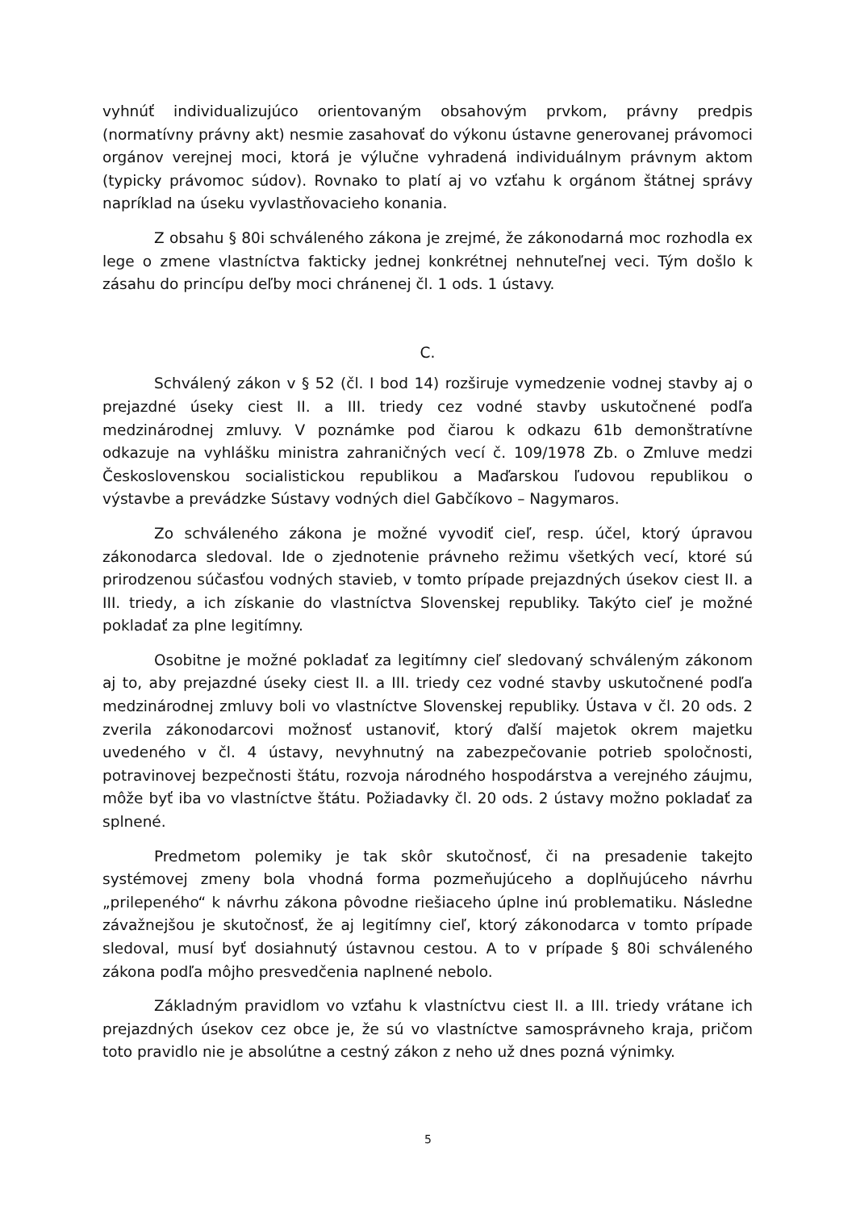vyhnúť individualizujúco orientovaným obsahovým prvkom, právny predpis (normatívny právny akt) nesmie zasahovať do výkonu ústavne generovanej právomoci orgánov verejnej moci, ktorá je výlučne vyhradená individuálnym právnym aktom (typicky právomoc súdov). Rovnako to platí aj vo vzťahu k orgánom štátnej správy napríklad na úseku vyvlastňovacieho konania.
Z obsahu § 80i schváleného zákona je zrejmé, že zákonodarná moc rozhodla ex lege o zmene vlastníctva fakticky jednej konkrétnej nehnuteľnej veci. Tým došlo k zásahu do princípu deľby moci chránenej čl. 1 ods. 1 ústavy.
C.
Schválený zákon v § 52 (čl. I bod 14) rozširuje vymedzenie vodnej stavby aj o prejazdné úseky ciest II. a III. triedy cez vodné stavby uskutočnené podľa medzinárodnej zmluvy. V poznámke pod čiarou k odkazu 61b demonštratívne odkazuje na vyhlášku ministra zahraničných vecí č. 109/1978 Zb. o Zmluve medzi Československou socialistickou republikou a Maďarskou ľudovou republikou o výstavbe a prevádzke Sústavy vodných diel Gabčíkovo – Nagymaros.
Zo schváleného zákona je možné vyvodiť cieľ, resp. účel, ktorý úpravou zákonodarca sledoval. Ide o zjednotenie právneho režimu všetkých vecí, ktoré sú prirodzenou súčasťou vodných stavieb, v tomto prípade prejazdných úsekov ciest II. a III. triedy, a ich získanie do vlastníctva Slovenskej republiky. Takýto cieľ je možné pokladať za plne legitímny.
Osobitne je možné pokladať za legitímny cieľ sledovaný schváleným zákonom aj to, aby prejazdné úseky ciest II. a III. triedy cez vodné stavby uskutočnené podľa medzinárodnej zmluvy boli vo vlastníctve Slovenskej republiky. Ústava v čl. 20 ods. 2 zverila zákonodarcovi možnosť ustanoviť, ktorý ďalší majetok okrem majetku uvedeného v čl. 4 ústavy, nevyhnutný na zabezpečovanie potrieb spoločnosti, potravinovej bezpečnosti štátu, rozvoja národného hospodárstva a verejného záujmu, môže byť iba vo vlastníctve štátu. Požiadavky čl. 20 ods. 2 ústavy možno pokladať za splnené.
Predmetom polemiky je tak skôr skutočnosť, či na presadenie takejto systémovej zmeny bola vhodná forma pozmeňujúceho a doplňujúceho návrhu „prilepeného“ k návrhu zákona pôvodne riešiaceho úplne inú problematiku. Následne závažnejšou je skutočnosť, že aj legitímny cieľ, ktorý zákonodarca v tomto prípade sledoval, musí byť dosiahnutý ústavnou cestou. A to v prípade § 80i schváleného zákona podľa môjho presvedčenia naplnené nebolo.
Základným pravidlom vo vzťahu k vlastníctvu ciest II. a III. triedy vrátane ich prejazdných úsekov cez obce je, že sú vo vlastníctve samosprávneho kraja, pričom toto pravidlo nie je absolútne a cestný zákon z neho už dnes pozná výnimky.
5